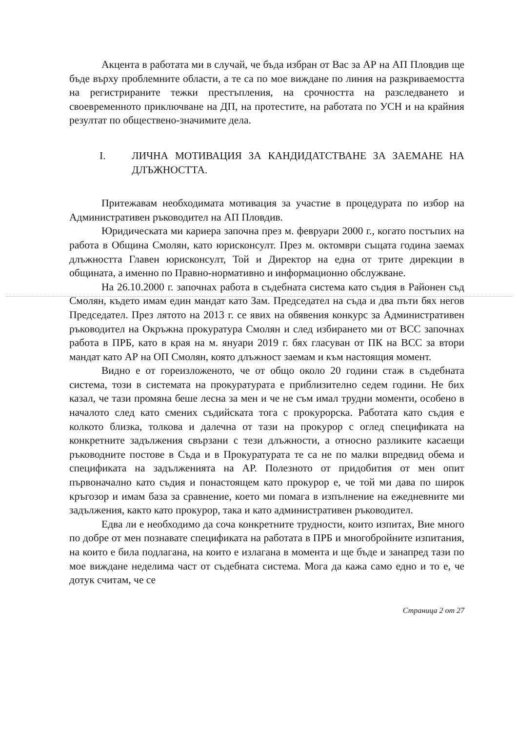Акцента в работата ми в случай, че бъда избран от Вас за АР на АП Пловдив ще бъде върху проблемните области, а те са по мое виждане по линия на разкриваемостта на регистрираните тежки престъпления, на срочността на разследването и своевременното приключване на ДП, на протестите, на работата по УСН и на крайния резултат по обществено-значимите дела.
I. ЛИЧНА МОТИВАЦИЯ ЗА КАНДИДАТСТВАНЕ ЗА ЗАЕМАНЕ НА ДЛЪЖНОСТТА.
Притежавам необходимата мотивация за участие в процедурата по избор на Административен ръководител на АП Пловдив.
Юридическата ми кариера започна през м. февруари 2000 г., когато постъпих на работа в Община Смолян, като юрисконсулт. През м. октомври същата година заемах длъжността Главен юрисконсулт, Той и Директор на една от трите дирекции в общината, а именно по Правно-нормативно и информационно обслужване.
На 26.10.2000 г. започнах работа в съдебната система като съдия в Районен съд Смолян, където имам един мандат като Зам. Председател на съда и два пъти бях негов Председател. През лятото на 2013 г. се явих на обявения конкурс за Административен ръководител на Окръжна прокуратура Смолян и след избирането ми от ВСС започнах работа в ПРБ, като в края на м. януари 2019 г. бях гласуван от ПК на ВСС за втори мандат като АР на ОП Смолян, която длъжност заемам и към настоящия момент.
Видно е от гореизложеното, че от общо около 20 години стаж в съдебната система, този в системата на прокуратурата е приблизително седем години. Не бих казал, че тази промяна беше лесна за мен и че не съм имал трудни моменти, особено в началото след като смених съдийската тога с прокурорска. Работата като съдия е колкото близка, толкова и далечна от тази на прокурор с оглед спецификата на конкретните задължения свързани с тези длъжности, а относно разликите касаещи ръководните постове в Съда и в Прокуратурата те са не по малки впредвид обема и спецификата на задълженията на АР. Полезното от придобития от мен опит първоначално като съдия и понастоящем като прокурор е, че той ми дава по широк кръгозор и имам база за сравнение, което ми помага в изпълнение на ежедневните ми задължения, както като прокурор, така и като административен ръководител.
Едва ли е необходимо да соча конкретните трудности, които изпитах, Вие много по добре от мен познавате спецификата на работата в ПРБ и многобройните изпитания, на които е била подлагана, на които е излагана в момента и ще бъде и занапред тази по мое виждане неделима част от съдебната система. Мога да кажа само едно и то е, че дотук считам, че се
Страница 2 от 27